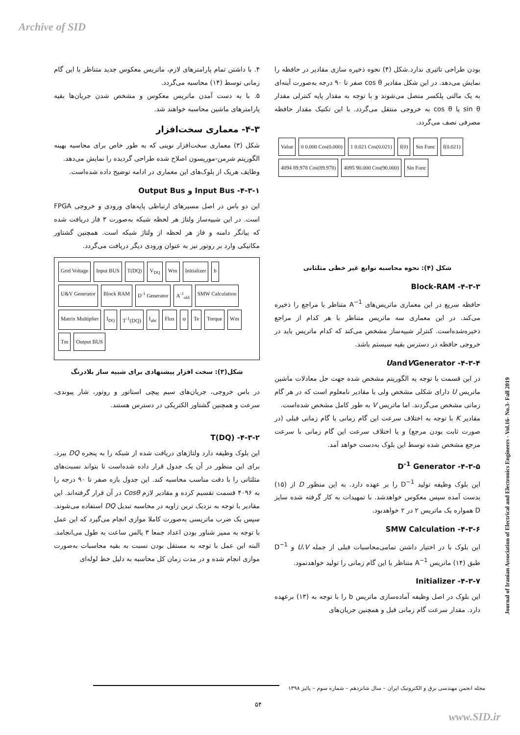Archive of SID
۴. با داشتن تمام پارامترهای لازم، ماتریس معکوس جدید متناظر با این گام زمانی توسط (۱۴) محاسبه می‌گردد.
۵. با به دست آمدن ماتریس معکوس و مشخص شدن جریان‌ها بقیه پارامترهای ماشین محاسبه خواهند شد.
۴-۳- معماری سخت‌افزار
شکل (۳) معماری سخت‌افزار نوینی که به طور خاص برای محاسبه بهینه الگوریتم شرمن-موریسون اصلاح شده طراحی گردیده را نمایش می‌دهد.
وظایف هریک از بلوک‌های این معماری در ادامه توضیح داده شده‌است.
۴-۳-۱- Input Bus و Output Bus
این دو باس در اصل مسیرهای ارتباطی پایه‌های ورودی و خروجی FPGA است. در این شبیه‌ساز ولتاژ هر لحظه شبکه به‌صورت ۳ فاز دریافت شده که بیانگر دامنه و فاز هر لحظه از ولتاژ شبکه است. همچنین گشتاور مکانیکی وارد بر روتور نیز به عنوان ورودی دیگر دریافت می‌گردد.
Grid Voltage Input BUS T(DQ) V<sub>DQ</sub> Wm Initializer b U&V Generator Block RAM D<sup>-1</sup> Generator A<sup>-1</sup><sub>old</sub> SMW Calculation Matrix Multiplier I<sub>DQ</sub> T<sup>-1</sup>(DQ) I<sub>abc</sub> Flux ψ Te Torque Wm Tm Output BUS
شکل(۳): سخت افزار پیشنهادی برای شبیه ساز بلادرنگ
در باس خروجی، جریان‌های سیم پیچی استاتور و روتور، شار پیوندی، سرعت و همچنین گشتاور الکتریکی در دسترس هستند.
۴-۳-۲- T(DQ)
این بلوک وظیفه دارد ولتاژهای دریافت شده از شبکه را به پنجره DQ ببرد. برای این منظور در آن یک جدول قرار داده شده‌است تا بتواند نسبت‌های مثلثاتی را با دقت مناسب محاسبه کند. این جدول بازه صفر تا ۹۰ درجه را به ۴۰۹۶ قسمت تقسیم کرده و مقادیر لازم Cosθ در آن قرار گرفته‌اند. این مقادیر با توجه به نزدیک ترین زاویه در محاسبه تبدیل DQ استفاده می‌شوند. سپس یک ضرب ماتریسی به‌صورت کاملا موازی انجام می‌گیرد که این عمل با توجه به ممیز شناور بودن اعداد جمعا ۳ پالس ساعت به طول می‌انجامد. البته این عمل با توجه به مستقل بودن نسبت به بقیه محاسبات به‌صورت موازی انجام شده و در مدت زمان کل محاسبه به دلیل خط لوله‌ای
بودن طراحی تاثیری ندارد.شکل (۴) نحوه ذخیره سازی مقادیر در حافظه را نمایش می‌دهد. در این شکل مقادیر cos θ صفر تا ۹۰ درجه به‌صورت آینه‌ای به یک مالتی پلکسر متصل می‌شوند و با توجه به مقدار پایه کنترلی مقدار sin θ یا cos θ به خروجی منتقل می‌گردد. با این تکنیک مقدار حافظه مصرفی نصف می‌گردد.
Value 0 0.000 Cos(0.000) 1 0.021 Cos(0.021) f(0) Sin Func f(0.021) 4094 89.978 Cos(89.978) 4095 90.000 Cos(90.000) Sin Func
شکل (۴): نحوه محاسبه توابع غیر خطی مثلثاتی
۴-۳-۳- Block-RAM
حافظه سریع در این معماری ماتریس‌های A<sup>−1</sup> متناظر با مراجع را ذخیره می‌کند. در این معماری سه ماتریس متناظر با هر کدام از مراجع ذخیره‌شده‌است. کنترلر شبیه‌ساز مشخص می‌کند که کدام ماتریس باید در خروجی حافظه در دسترس بقیه سیستم باشد.
۴-۳-۴- UandVGenerator
در این قسمت با توجه به الگوریتم مشخص شده جهت حل معادلات ماشین ماتریس U دارای شکلی مشخص ولی با مقادیر نامعلوم است که در هر گام زمانی مشخص می‌گردند. اما ماتریس V به طور کامل مشخص شده‌است.
مقادیر K با توجه به اختلاف سرعت این گام زمانی با گام زمانی قبلی (در صورت ثابت بودن مرجع) و یا اختلاف سرعت این گام زمانی با سرعت مرجع مشخص شده توسط این بلوک به‌دست خواهد آمد.
۴-۳-۵- D<sup>-1</sup> Generator
این بلوک وظیفه تولید D<sup>−1</sup> را بر عهده دارد. به این منظور D از (۱۵) بدست آمده سپس معکوس خواهدشد. با تمهیدات به کار گرفته شده سایز D همواره یک ماتریس ۲ در ۲ خواهدبود.
۴-۳-۶- SMW Calculation
این بلوک با در اختیار داشتن تمامی‌محاسبات قبلی از جمله U،V و D<sup>−1</sup> طبق (۱۴) ماتریس A<sup>−1</sup> متناظر با این گام زمانی را تولید خواهدنمود.
۴-۳-۷- Initializer
این بلوک در اصل وظیفه آماده‌سازی ماتریس b را با توجه به (۱۳) برعهده دارد. مقدار سرعت گام زمانی قبل و همچنین جریان‌های
Journal of Iranian Association of Electrical and Electronics Engineers - Vol.16- No.3- Fall 2019
مجله انجمن مهندسی برق و الکترونیک ایران – سال شانزدهم – شماره سوم – پائیز ۱۳۹۸
۵۴
www.SID.ir